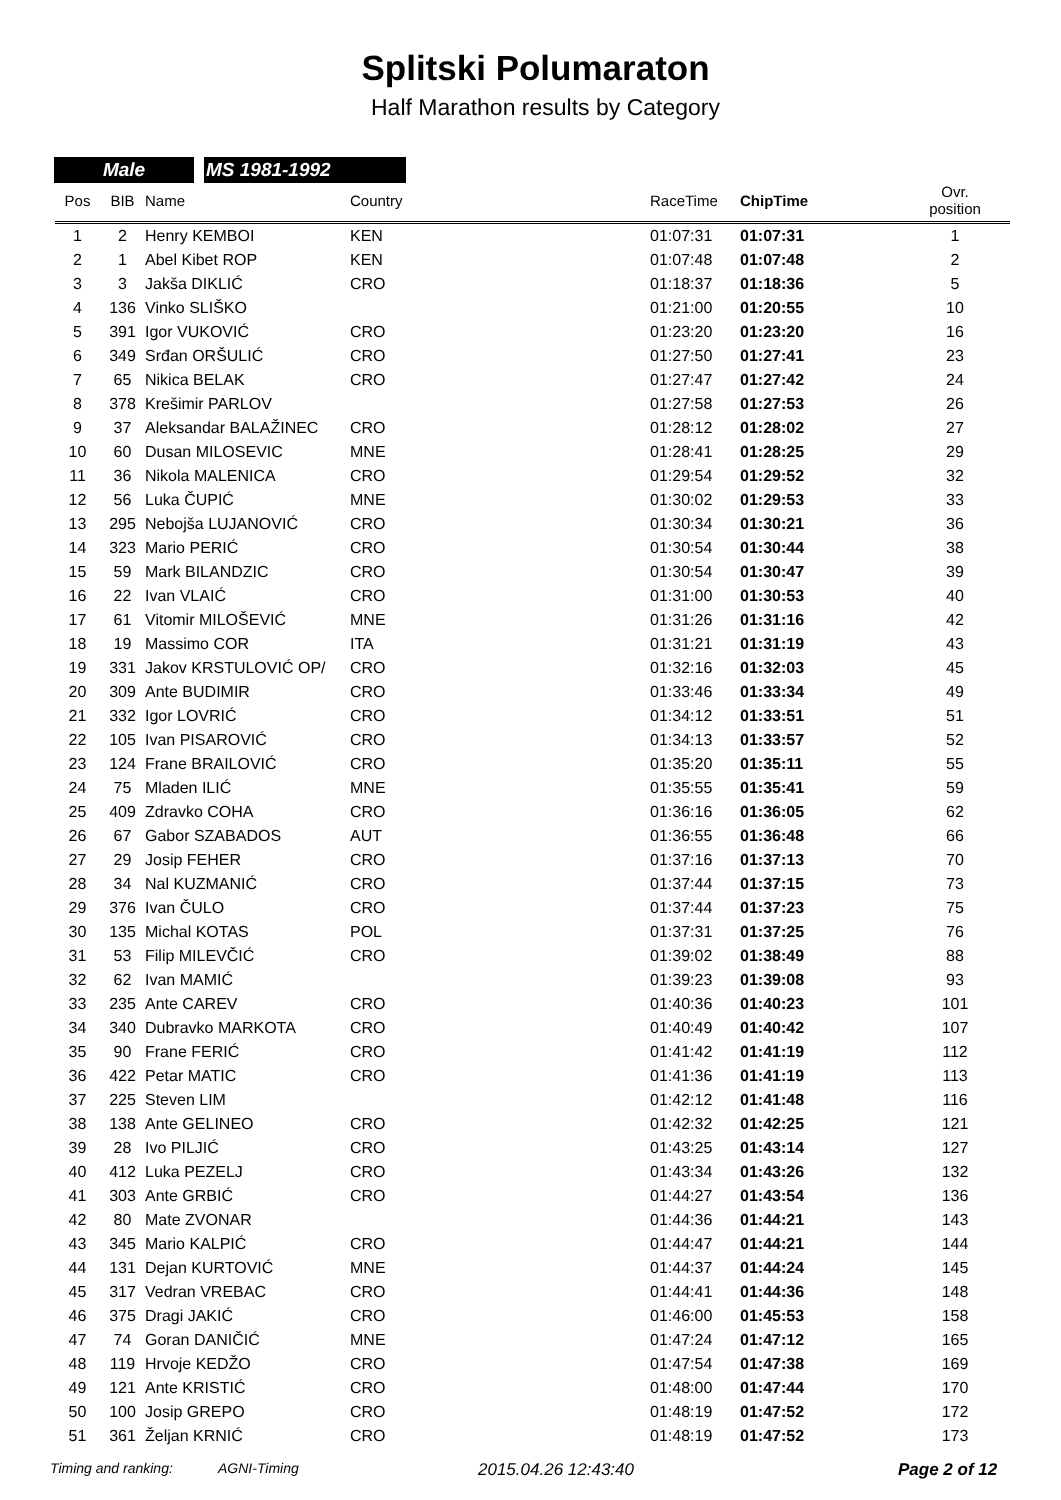Splitski Polumaraton
Half Marathon results by Category
Male MS 1981-1992
| Pos | BIB | Name | Country | RaceTime | ChipTime | Ovr. position |
| --- | --- | --- | --- | --- | --- | --- |
| 1 | 2 | Henry KEMBOI | KEN | 01:07:31 | 01:07:31 | 1 |
| 2 | 1 | Abel Kibet ROP | KEN | 01:07:48 | 01:07:48 | 2 |
| 3 | 3 | Jakša DIKLIĆ | CRO | 01:18:37 | 01:18:36 | 5 |
| 4 | 136 | Vinko SLIŠKO | | 01:21:00 | 01:20:55 | 10 |
| 5 | 391 | Igor VUKOVIĆ | CRO | 01:23:20 | 01:23:20 | 16 |
| 6 | 349 | Srđan ORŠULIĆ | CRO | 01:27:50 | 01:27:41 | 23 |
| 7 | 65 | Nikica BELAK | CRO | 01:27:47 | 01:27:42 | 24 |
| 8 | 378 | Krešimir PARLOV | | 01:27:58 | 01:27:53 | 26 |
| 9 | 37 | Aleksandar BALAŽINEC | CRO | 01:28:12 | 01:28:02 | 27 |
| 10 | 60 | Dusan MILOSEVIC | MNE | 01:28:41 | 01:28:25 | 29 |
| 11 | 36 | Nikola MALENICA | CRO | 01:29:54 | 01:29:52 | 32 |
| 12 | 56 | Luka ČUPIĆ | MNE | 01:30:02 | 01:29:53 | 33 |
| 13 | 295 | Nebojša LUJANOVIĆ | CRO | 01:30:34 | 01:30:21 | 36 |
| 14 | 323 | Mario PERIĆ | CRO | 01:30:54 | 01:30:44 | 38 |
| 15 | 59 | Mark BILANDZIC | CRO | 01:30:54 | 01:30:47 | 39 |
| 16 | 22 | Ivan VLAIĆ | CRO | 01:31:00 | 01:30:53 | 40 |
| 17 | 61 | Vitomir MILOŠEVIĆ | MNE | 01:31:26 | 01:31:16 | 42 |
| 18 | 19 | Massimo COR | ITA | 01:31:21 | 01:31:19 | 43 |
| 19 | 331 | Jakov KRSTULOVIĆ OP/ | CRO | 01:32:16 | 01:32:03 | 45 |
| 20 | 309 | Ante BUDIMIR | CRO | 01:33:46 | 01:33:34 | 49 |
| 21 | 332 | Igor LOVRIĆ | CRO | 01:34:12 | 01:33:51 | 51 |
| 22 | 105 | Ivan PISAROVIĆ | CRO | 01:34:13 | 01:33:57 | 52 |
| 23 | 124 | Frane BRAILOVIĆ | CRO | 01:35:20 | 01:35:11 | 55 |
| 24 | 75 | Mladen ILIĆ | MNE | 01:35:55 | 01:35:41 | 59 |
| 25 | 409 | Zdravko COHA | CRO | 01:36:16 | 01:36:05 | 62 |
| 26 | 67 | Gabor SZABADOS | AUT | 01:36:55 | 01:36:48 | 66 |
| 27 | 29 | Josip FEHER | CRO | 01:37:16 | 01:37:13 | 70 |
| 28 | 34 | Nal KUZMANIĆ | CRO | 01:37:44 | 01:37:15 | 73 |
| 29 | 376 | Ivan ČULO | CRO | 01:37:44 | 01:37:23 | 75 |
| 30 | 135 | Michal KOTAS | POL | 01:37:31 | 01:37:25 | 76 |
| 31 | 53 | Filip MILEVČIĆ | CRO | 01:39:02 | 01:38:49 | 88 |
| 32 | 62 | Ivan MAMIĆ | | 01:39:23 | 01:39:08 | 93 |
| 33 | 235 | Ante CAREV | CRO | 01:40:36 | 01:40:23 | 101 |
| 34 | 340 | Dubravko MARKOTA | CRO | 01:40:49 | 01:40:42 | 107 |
| 35 | 90 | Frane FERIĆ | CRO | 01:41:42 | 01:41:19 | 112 |
| 36 | 422 | Petar MATIC | CRO | 01:41:36 | 01:41:19 | 113 |
| 37 | 225 | Steven LIM | | 01:42:12 | 01:41:48 | 116 |
| 38 | 138 | Ante GELINEO | CRO | 01:42:32 | 01:42:25 | 121 |
| 39 | 28 | Ivo PILJIĆ | CRO | 01:43:25 | 01:43:14 | 127 |
| 40 | 412 | Luka PEZELJ | CRO | 01:43:34 | 01:43:26 | 132 |
| 41 | 303 | Ante GRBIĆ | CRO | 01:44:27 | 01:43:54 | 136 |
| 42 | 80 | Mate ZVONAR | | 01:44:36 | 01:44:21 | 143 |
| 43 | 345 | Mario KALPIĆ | CRO | 01:44:47 | 01:44:21 | 144 |
| 44 | 131 | Dejan KURTOVIĆ | MNE | 01:44:37 | 01:44:24 | 145 |
| 45 | 317 | Vedran VREBAC | CRO | 01:44:41 | 01:44:36 | 148 |
| 46 | 375 | Dragi JAKIĆ | CRO | 01:46:00 | 01:45:53 | 158 |
| 47 | 74 | Goran DANIČIĆ | MNE | 01:47:24 | 01:47:12 | 165 |
| 48 | 119 | Hrvoje KEDŽO | CRO | 01:47:54 | 01:47:38 | 169 |
| 49 | 121 | Ante KRISTIĆ | CRO | 01:48:00 | 01:47:44 | 170 |
| 50 | 100 | Josip GREPO | CRO | 01:48:19 | 01:47:52 | 172 |
| 51 | 361 | Željan KRNIĆ | CRO | 01:48:19 | 01:47:52 | 173 |
Timing and ranking: AGNI-Timing 2015.04.26 12:43:40 Page 2 of 12